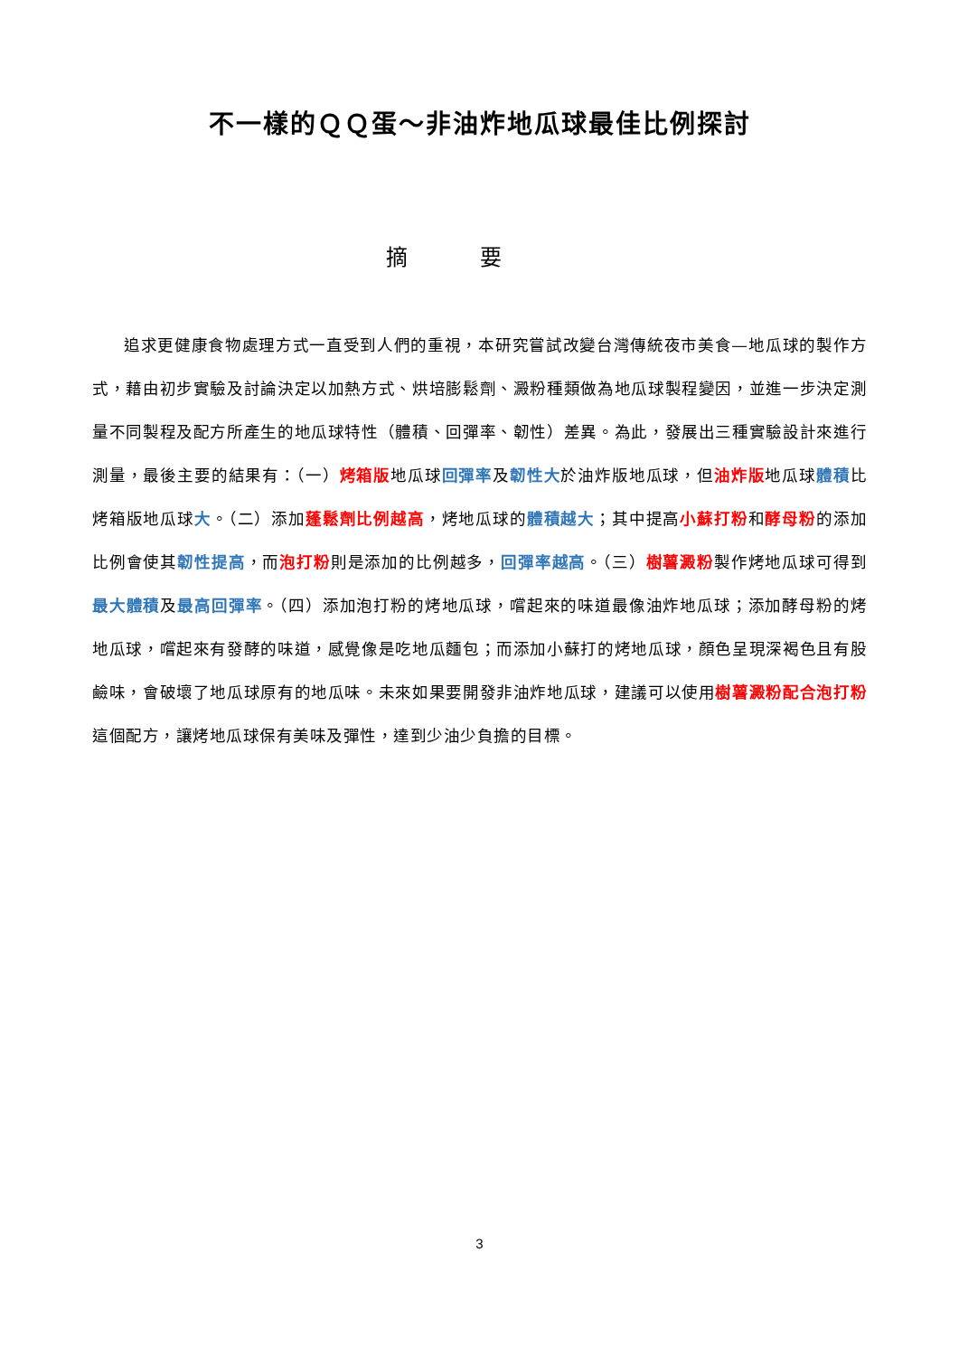不一樣的ＱＱ蛋～非油炸地瓜球最佳比例探討
摘要
追求更健康食物處理方式一直受到人們的重視，本研究嘗試改變台灣傳統夜市美食—地瓜球的製作方式，藉由初步實驗及討論決定以加熱方式、烘培膨鬆劑、澱粉種類做為地瓜球製程變因，並進一步決定測量不同製程及配方所產生的地瓜球特性（體積、回彈率、韌性）差異。為此，發展出三種實驗設計來進行測量，最後主要的結果有：（一）烤箱版地瓜球回彈率及韌性大於油炸版地瓜球，但油炸版地瓜球體積比烤箱版地瓜球大。（二）添加蓬鬆劑比例越高，烤地瓜球的體積越大；其中提高小蘇打粉和酵母粉的添加比例會使其韌性提高，而泡打粉則是添加的比例越多，回彈率越高。（三）樹薯澱粉製作烤地瓜球可得到最大體積及最高回彈率。（四）添加泡打粉的烤地瓜球，嚐起來的味道最像油炸地瓜球；添加酵母粉的烤地瓜球，嚐起來有發酵的味道，感覺像是吃地瓜麵包；而添加小蘇打的烤地瓜球，顏色呈現深褐色且有股鹼味，會破壞了地瓜球原有的地瓜味。未來如果要開發非油炸地瓜球，建議可以使用樹薯澱粉配合泡打粉這個配方，讓烤地瓜球保有美味及彈性，達到少油少負擔的目標。
3